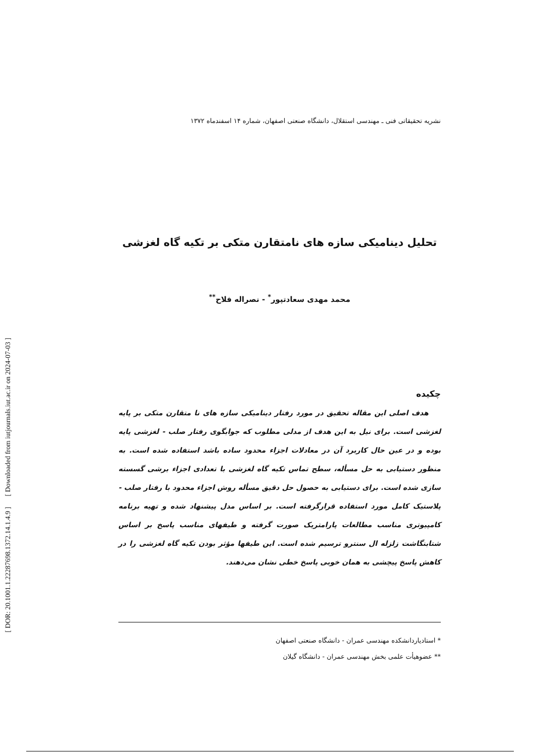[ DOR: 20.1001.1.22287698.1372.14.1.4.9 ] [ Downloaded from iutjournals.iut.ac.ir on 2024-07-03 ]
نشریه تحقیقاتی فنی ـ مهندسی استقلال، دانشگاه صنعتی اصفهان، شماره ۱۴ اسفندماه ۱۳۷۲
تحلیل دینامیکی سازه های نامتقارن متکی بر تکیه گاه لغزشی
محمد مهدی سعادتپور<sup>*</sup> - نصراله فلاح<sup>**</sup>
چکیده
هدف اصلی این مقاله تحقیق در مورد رفتار دینامیکی سازه های نا متقارن متکی بر پایه لغزشی است. برای نیل به این هدف از مدلی مطلوب که جوابگوی رفتار صلب - لغزشی پایه بوده و در عین حال کاربرد آن در معادلات اجزاء محدود ساده باشد استفاده شده است. به منظور دستیابی به حل مسأله، سطح تماس تکیه گاه لغزشی با تعدادی اجزاء برشی گسسته سازی شده است. برای دستیابی به حصول حل دقیق مسأله روش اجزاء محدود با رفتار صلب - پلاستیک کامل مورد استفاده قرارگرفته است. بر اساس مدل پیشنهاد شده و تهیه برنامه کامپیوتری مناسب مطالعات پارامتریک صورت گرفته و طیفهای مناسب پاسخ بر اساس شتابنگاشت زلزله ال سنترو ترسیم شده است. این طیفها مؤثر بودن تکیه گاه لغزشی را در کاهش پاسخ پیچشی به همان خوبی پاسخ خطی نشان می‌دهند.
* استادیاردانشکده مهندسی عمران - دانشگاه صنعتی اصفهان
** عضوهیأت علمی بخش مهندسی عمران - دانشگاه گیلان